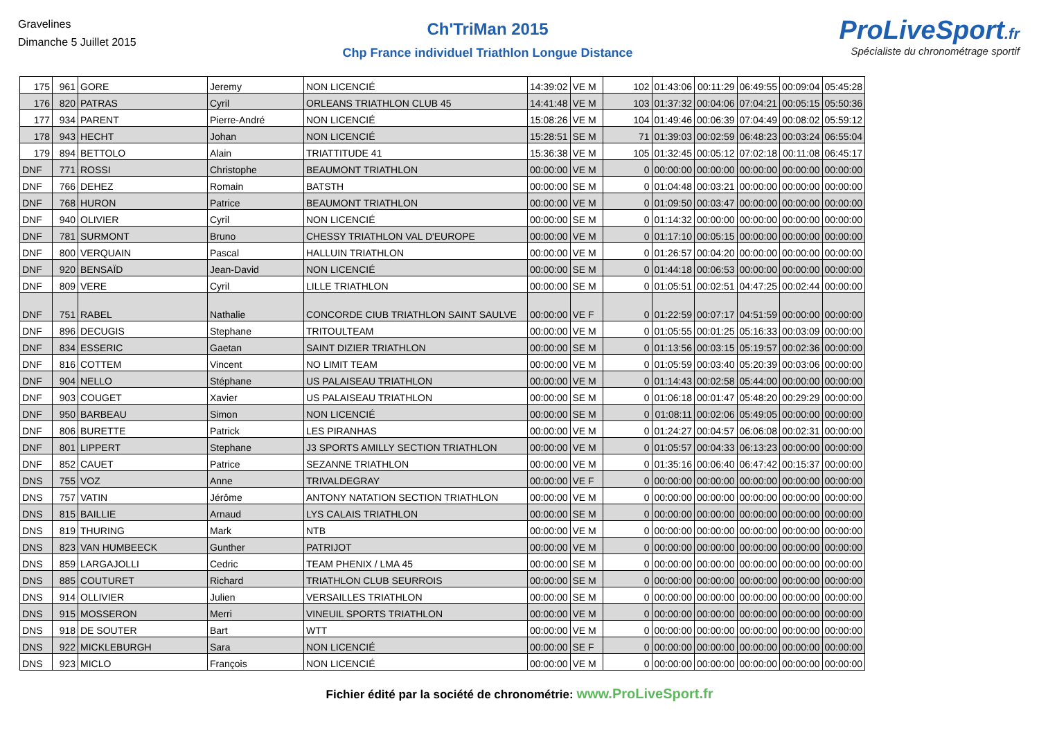Gravelines
Dimanche 5 Juillet 2015
Ch'TriMan 2015
Chp France individuel Triathlon Longue Distance
ProLiveSport.fr
Spécialiste du chronométrage sportif
| 175 | 961 | GORE | Jeremy | NON LICENCIÉ | 14:39:02 | VE M | 102 | 01:43:06 | 00:11:29 | 06:49:55 | 00:09:04 | 05:45:28 |
| 176 | 820 | PATRAS | Cyril | ORLEANS TRIATHLON CLUB 45 | 14:41:48 | VE M | 103 | 01:37:32 | 00:04:06 | 07:04:21 | 00:05:15 | 05:50:36 |
| 177 | 934 | PARENT | Pierre-André | NON LICENCIÉ | 15:08:26 | VE M | 104 | 01:49:46 | 00:06:39 | 07:04:49 | 00:08:02 | 05:59:12 |
| 178 | 943 | HECHT | Johan | NON LICENCIÉ | 15:28:51 | SE M | 71 | 01:39:03 | 00:02:59 | 06:48:23 | 00:03:24 | 06:55:04 |
| 179 | 894 | BETTOLO | Alain | TRIATTITUDE 41 | 15:36:38 | VE M | 105 | 01:32:45 | 00:05:12 | 07:02:18 | 00:11:08 | 06:45:17 |
| DNF | 771 | ROSSI | Christophe | BEAUMONT TRIATHLON | 00:00:00 | VE M | 0 | 00:00:00 | 00:00:00 | 00:00:00 | 00:00:00 | 00:00:00 |
| DNF | 766 | DEHEZ | Romain | BATSTH | 00:00:00 | SE M | 0 | 01:04:48 | 00:03:21 | 00:00:00 | 00:00:00 | 00:00:00 |
| DNF | 768 | HURON | Patrice | BEAUMONT TRIATHLON | 00:00:00 | VE M | 0 | 01:09:50 | 00:03:47 | 00:00:00 | 00:00:00 | 00:00:00 |
| DNF | 940 | OLIVIER | Cyril | NON LICENCIÉ | 00:00:00 | SE M | 0 | 01:14:32 | 00:00:00 | 00:00:00 | 00:00:00 | 00:00:00 |
| DNF | 781 | SURMONT | Bruno | CHESSY TRIATHLON VAL D'EUROPE | 00:00:00 | VE M | 0 | 01:17:10 | 00:05:15 | 00:00:00 | 00:00:00 | 00:00:00 |
| DNF | 800 | VERQUAIN | Pascal | HALLUIN TRIATHLON | 00:00:00 | VE M | 0 | 01:26:57 | 00:04:20 | 00:00:00 | 00:00:00 | 00:00:00 |
| DNF | 920 | BENSAÏD | Jean-David | NON LICENCIÉ | 00:00:00 | SE M | 0 | 01:44:18 | 00:06:53 | 00:00:00 | 00:00:00 | 00:00:00 |
| DNF | 809 | VERE | Cyril | LILLE TRIATHLON | 00:00:00 | SE M | 0 | 01:05:51 | 00:02:51 | 04:47:25 | 00:02:44 | 00:00:00 |
| DNF | 751 | RABEL | Nathalie | CONCORDE CIUB TRIATHLON SAINT SAULVE | 00:00:00 | VE F | 0 | 01:22:59 | 00:07:17 | 04:51:59 | 00:00:00 | 00:00:00 |
| DNF | 896 | DECUGIS | Stephane | TRITOULTEAM | 00:00:00 | VE M | 0 | 01:05:55 | 00:01:25 | 05:16:33 | 00:03:09 | 00:00:00 |
| DNF | 834 | ESSERIC | Gaetan | SAINT DIZIER TRIATHLON | 00:00:00 | SE M | 0 | 01:13:56 | 00:03:15 | 05:19:57 | 00:02:36 | 00:00:00 |
| DNF | 816 | COTTEM | Vincent | NO LIMIT TEAM | 00:00:00 | VE M | 0 | 01:05:59 | 00:03:40 | 05:20:39 | 00:03:06 | 00:00:00 |
| DNF | 904 | NELLO | Stéphane | US PALAISEAU TRIATHLON | 00:00:00 | VE M | 0 | 01:14:43 | 00:02:58 | 05:44:00 | 00:00:00 | 00:00:00 |
| DNF | 903 | COUGET | Xavier | US PALAISEAU TRIATHLON | 00:00:00 | SE M | 0 | 01:06:18 | 00:01:47 | 05:48:20 | 00:29:29 | 00:00:00 |
| DNF | 950 | BARBEAU | Simon | NON LICENCIÉ | 00:00:00 | SE M | 0 | 01:08:11 | 00:02:06 | 05:49:05 | 00:00:00 | 00:00:00 |
| DNF | 806 | BURETTE | Patrick | LES PIRANHAS | 00:00:00 | VE M | 0 | 01:24:27 | 00:04:57 | 06:06:08 | 00:02:31 | 00:00:00 |
| DNF | 801 | LIPPERT | Stephane | J3 SPORTS AMILLY SECTION TRIATHLON | 00:00:00 | VE M | 0 | 01:05:57 | 00:04:33 | 06:13:23 | 00:00:00 | 00:00:00 |
| DNF | 852 | CAUET | Patrice | SEZANNE TRIATHLON | 00:00:00 | VE M | 0 | 01:35:16 | 00:06:40 | 06:47:42 | 00:15:37 | 00:00:00 |
| DNS | 755 | VOZ | Anne | TRIVALDEGRAY | 00:00:00 | VE F | 0 | 00:00:00 | 00:00:00 | 00:00:00 | 00:00:00 | 00:00:00 |
| DNS | 757 | VATIN | Jérôme | ANTONY NATATION SECTION TRIATHLON | 00:00:00 | VE M | 0 | 00:00:00 | 00:00:00 | 00:00:00 | 00:00:00 | 00:00:00 |
| DNS | 815 | BAILLIE | Arnaud | LYS CALAIS TRIATHLON | 00:00:00 | SE M | 0 | 00:00:00 | 00:00:00 | 00:00:00 | 00:00:00 | 00:00:00 |
| DNS | 819 | THURING | Mark | NTB | 00:00:00 | VE M | 0 | 00:00:00 | 00:00:00 | 00:00:00 | 00:00:00 | 00:00:00 |
| DNS | 823 | VAN HUMBEECK | Gunther | PATRIJOT | 00:00:00 | VE M | 0 | 00:00:00 | 00:00:00 | 00:00:00 | 00:00:00 | 00:00:00 |
| DNS | 859 | LARGAJOLLI | Cedric | TEAM PHENIX / LMA 45 | 00:00:00 | SE M | 0 | 00:00:00 | 00:00:00 | 00:00:00 | 00:00:00 | 00:00:00 |
| DNS | 885 | COUTURET | Richard | TRIATHLON CLUB SEURROIS | 00:00:00 | SE M | 0 | 00:00:00 | 00:00:00 | 00:00:00 | 00:00:00 | 00:00:00 |
| DNS | 914 | OLLIVIER | Julien | VERSAILLES TRIATHLON | 00:00:00 | SE M | 0 | 00:00:00 | 00:00:00 | 00:00:00 | 00:00:00 | 00:00:00 |
| DNS | 915 | MOSSERON | Merri | VINEUIL SPORTS TRIATHLON | 00:00:00 | VE M | 0 | 00:00:00 | 00:00:00 | 00:00:00 | 00:00:00 | 00:00:00 |
| DNS | 918 | DE SOUTER | Bart | WTT | 00:00:00 | VE M | 0 | 00:00:00 | 00:00:00 | 00:00:00 | 00:00:00 | 00:00:00 |
| DNS | 922 | MICKLEBURGH | Sara | NON LICENCIÉ | 00:00:00 | SE F | 0 | 00:00:00 | 00:00:00 | 00:00:00 | 00:00:00 | 00:00:00 |
| DNS | 923 | MICLO | François | NON LICENCIÉ | 00:00:00 | VE M | 0 | 00:00:00 | 00:00:00 | 00:00:00 | 00:00:00 | 00:00:00 |
Fichier édité par la société de chronométrie: www.ProLiveSport.fr